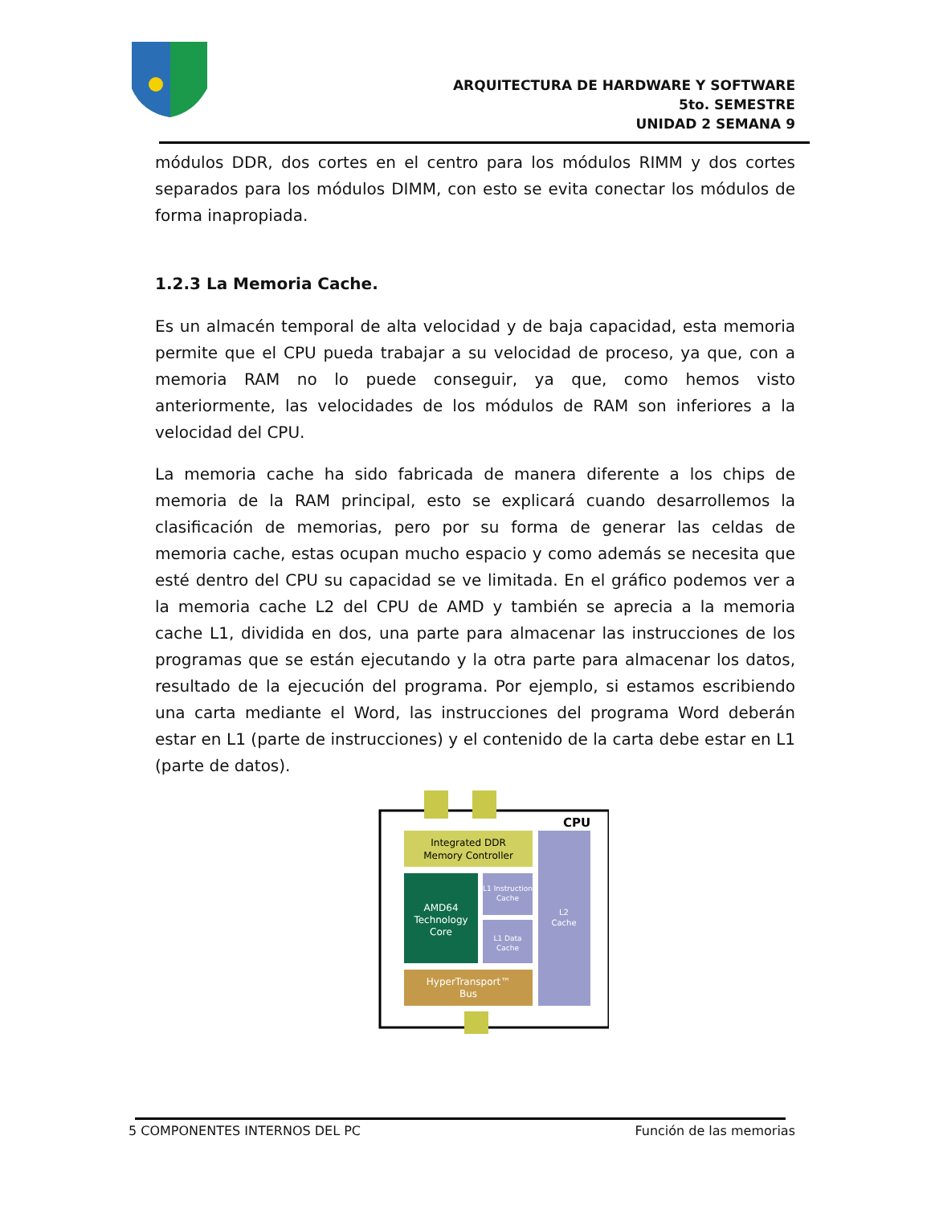ARQUITECTURA DE HARDWARE Y SOFTWARE
5to. SEMESTRE
UNIDAD 2 SEMANA 9
módulos DDR, dos cortes en el centro para los módulos RIMM y dos cortes separados para los módulos DIMM, con esto se evita conectar los módulos de forma inapropiada.
1.2.3 La Memoria Cache.
Es un almacén temporal de alta velocidad y de baja capacidad, esta memoria permite que el CPU pueda trabajar a su velocidad de proceso, ya que, con a memoria RAM no lo puede conseguir, ya que, como hemos visto anteriormente, las velocidades de los módulos de RAM son inferiores a la velocidad del CPU.
La memoria cache ha sido fabricada de manera diferente a los chips de memoria de la RAM principal, esto se explicará cuando desarrollemos la clasificación de memorias, pero por su forma de generar las celdas de memoria cache, estas ocupan mucho espacio y como además se necesita que esté dentro del CPU su capacidad se ve limitada. En el gráfico podemos ver a la memoria cache L2 del CPU de AMD y también se aprecia a la memoria cache L1, dividida en dos, una parte para almacenar las instrucciones de los programas que se están ejecutando y la otra parte para almacenar los datos, resultado de la ejecución del programa. Por ejemplo, si estamos escribiendo una carta mediante el Word, las instrucciones del programa Word deberán estar en L1 (parte de instrucciones) y el contenido de la carta debe estar en L1 (parte de datos).
CPU
Integrated DDR
Memory Controller
AMD64
Technology
Core
L1 Instruction
Cache
L1 Data
Cache
HyperTransport™
Bus
L2
Cache
5 COMPONENTES INTERNOS DEL PC Función de las memorias